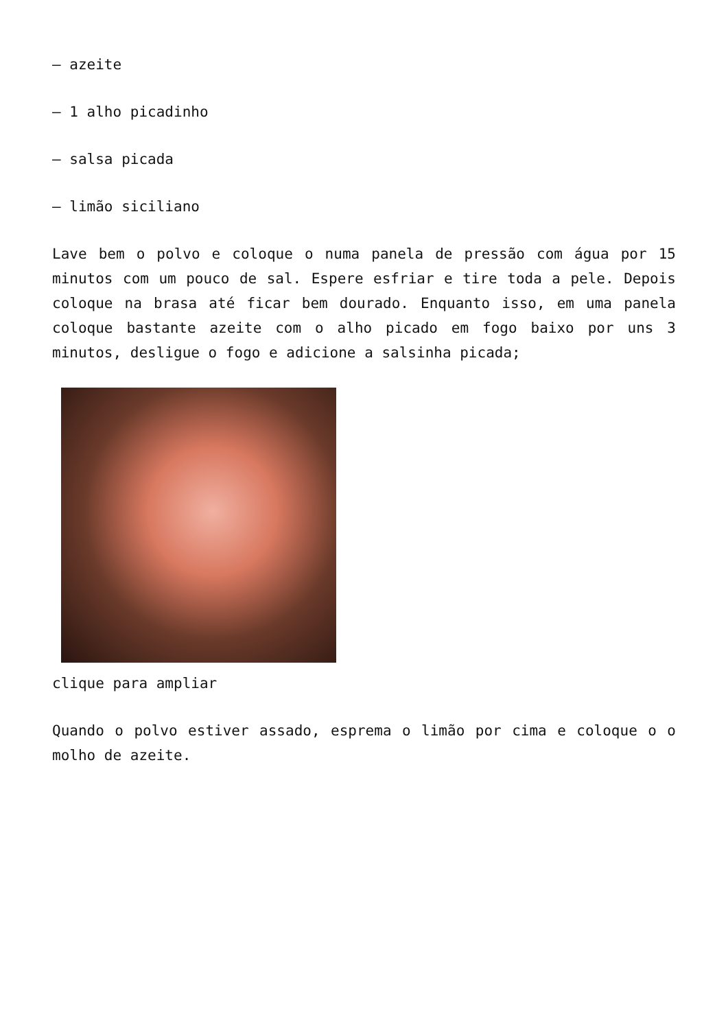– azeite
– 1 alho picadinho
– salsa picada
– limão siciliano
Lave bem o polvo e coloque o numa panela de pressão com água por 15 minutos com um pouco de sal. Espere esfriar e tire toda a pele. Depois coloque na brasa até ficar bem dourado. Enquanto isso, em uma panela coloque bastante azeite com o alho picado em fogo baixo por uns 3 minutos, desligue o fogo e adicione a salsinha picada;
clique para ampliar
Quando o polvo estiver assado, esprema o limão por cima e coloque o o molho de azeite.